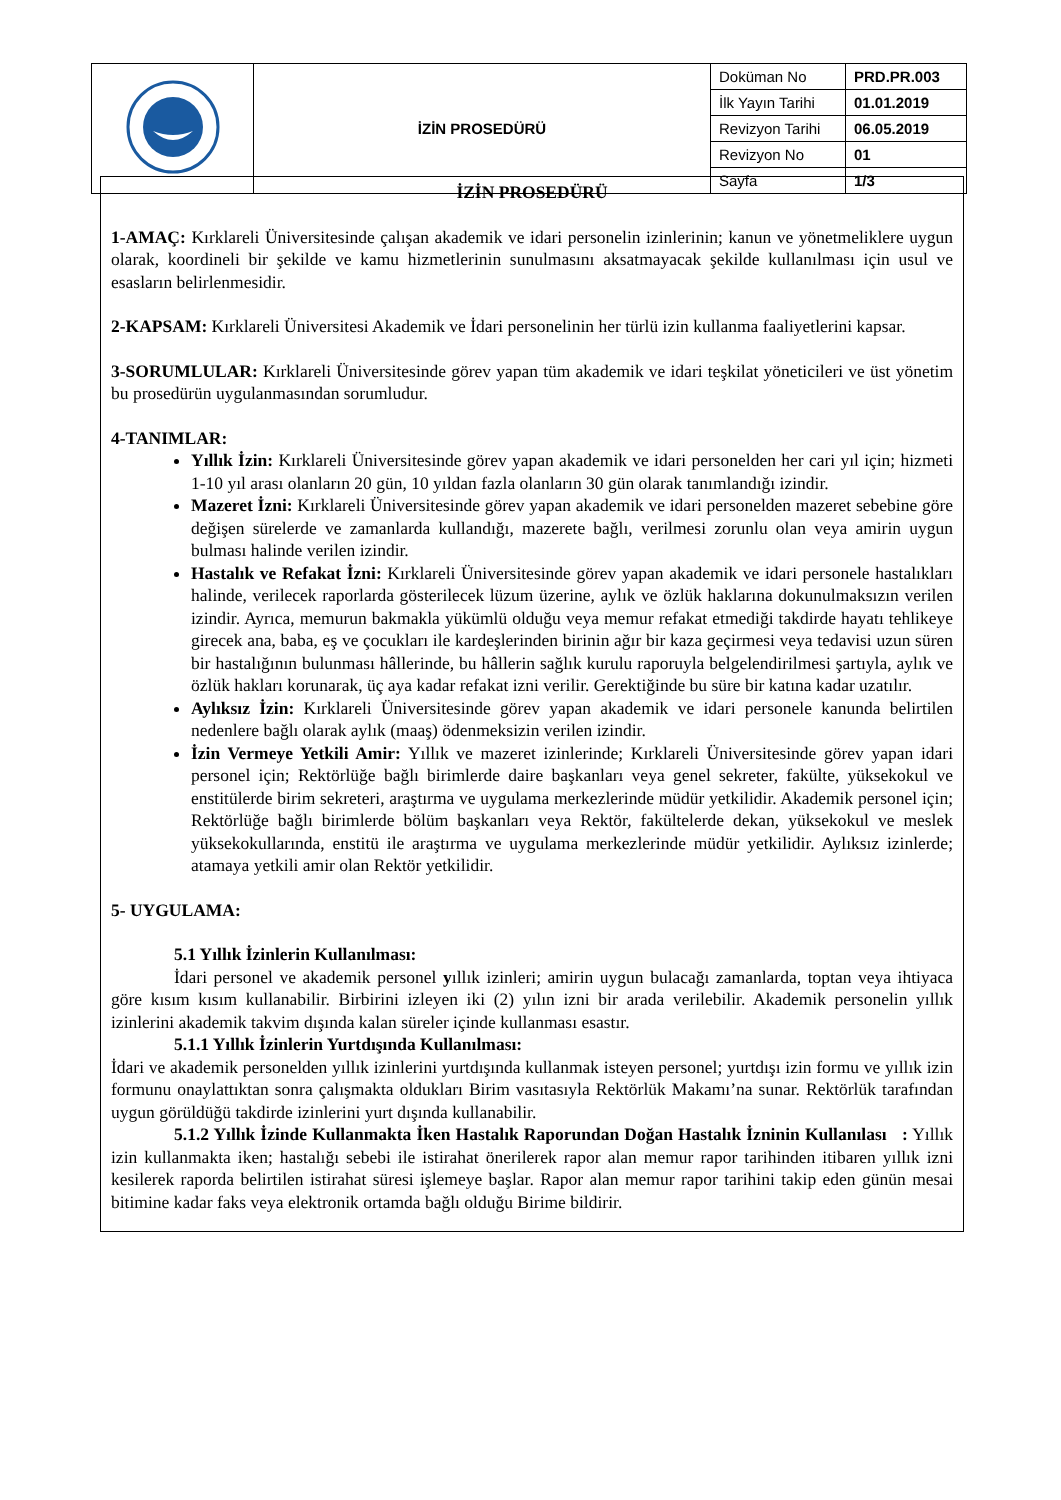| | İZİN PROSEDÜRÜ | Doküman No | PRD.PR.003 |
| | | İlk Yayın Tarihi | 01.01.2019 |
| | | Revizyon Tarihi | 06.05.2019 |
| | | Revizyon No | 01 |
| | | Sayfa | 1/3 |
İZİN PROSEDÜRÜ
1-AMAÇ: Kırklareli Üniversitesinde çalışan akademik ve idari personelin izinlerinin; kanun ve yönetmeliklere uygun olarak, koordineli bir şekilde ve kamu hizmetlerinin sunulmasını aksatmayacak şekilde kullanılması için usul ve esasların belirlenmesidir.
2-KAPSAM: Kırklareli Üniversitesi Akademik ve İdari personelinin her türlü izin kullanma faaliyetlerini kapsar.
3-SORUMLULAR: Kırklareli Üniversitesinde görev yapan tüm akademik ve idari teşkilat yöneticileri ve üst yönetim bu prosedürün uygulanmasından sorumludur.
4-TANIMLAR:
Yıllık İzin: Kırklareli Üniversitesinde görev yapan akademik ve idari personelden her cari yıl için; hizmeti 1-10 yıl arası olanların 20 gün, 10 yıldan fazla olanların 30 gün olarak tanımlandığı izindir.
Mazeret İzni: Kırklareli Üniversitesinde görev yapan akademik ve idari personelden mazeret sebebine göre değişen sürelerde ve zamanlarda kullandığı, mazerete bağlı, verilmesi zorunlu olan veya amirin uygun bulması halinde verilen izindir.
Hastalık ve Refakat İzni: Kırklareli Üniversitesinde görev yapan akademik ve idari personele hastalıkları halinde, verilecek raporlarda gösterilecek lüzum üzerine, aylık ve özlük haklarına dokunulmaksızın verilen izindir. Ayrıca, memurun bakmakla yükümlü olduğu veya memur refakat etmediği takdirde hayatı tehlikeye girecek ana, baba, eş ve çocukları ile kardeşlerinden birinin ağır bir kaza geçirmesi veya tedavisi uzun süren bir hastalığının bulunması hâllerinde, bu hâllerin sağlık kurulu raporuyla belgelendirilmesi şartıyla, aylık ve özlük hakları korunarak, üç aya kadar refakat izni verilir. Gerektiğinde bu süre bir katına kadar uzatılır.
Aylıksız İzin: Kırklareli Üniversitesinde görev yapan akademik ve idari personele kanunda belirtilen nedenlere bağlı olarak aylık (maaş) ödenmeksizin verilen izindir.
İzin Vermeye Yetkili Amir: Yıllık ve mazeret izinlerinde; Kırklareli Üniversitesinde görev yapan idari personel için; Rektörlüğe bağlı birimlerde daire başkanları veya genel sekreter, fakülte, yüksekokul ve enstitülerde birim sekreteri, araştırma ve uygulama merkezlerinde müdür yetkilidir. Akademik personel için; Rektörlüğe bağlı birimlerde bölüm başkanları veya Rektör, fakültelerde dekan, yüksekokul ve meslek yüksekokullarında, enstitü ile araştırma ve uygulama merkezlerinde müdür yetkilidir. Aylıksız izinlerde; atamaya yetkili amir olan Rektör yetkilidir.
5- UYGULAMA:
5.1 Yıllık İzinlerin Kullanılması:
İdari personel ve akademik personel yıllık izinleri; amirin uygun bulacağı zamanlarda, toptan veya ihtiyaca göre kısım kısım kullanabilir. Birbirini izleyen iki (2) yılın izni bir arada verilebilir. Akademik personelin yıllık izinlerini akademik takvim dışında kalan süreler içinde kullanması esastır.
5.1.1 Yıllık İzinlerin Yurtdışında Kullanılması:
İdari ve akademik personelden yıllık izinlerini yurtdışında kullanmak isteyen personel; yurtdışı izin formu ve yıllık izin formunu onaylattıktan sonra çalışmakta oldukları Birim vasıtasıyla Rektörlük Makamı’na sunar. Rektörlük tarafından uygun görüldüğü takdirde izinlerini yurt dışında kullanabilir.
5.1.2 Yıllık İzinde Kullanmakta İken Hastalık Raporundan Doğan Hastalık İzninin Kullanılası : Yıllık izin kullanmakta iken; hastalığı sebebi ile istirahat önerilerek rapor alan memur rapor tarihinden itibaren yıllık izni kesilerek raporda belirtilen istirahat süresi işlemeye başlar. Rapor alan memur rapor tarihini takip eden günün mesai bitimine kadar faks veya elektronik ortamda bağlı olduğu Birime bildirir.